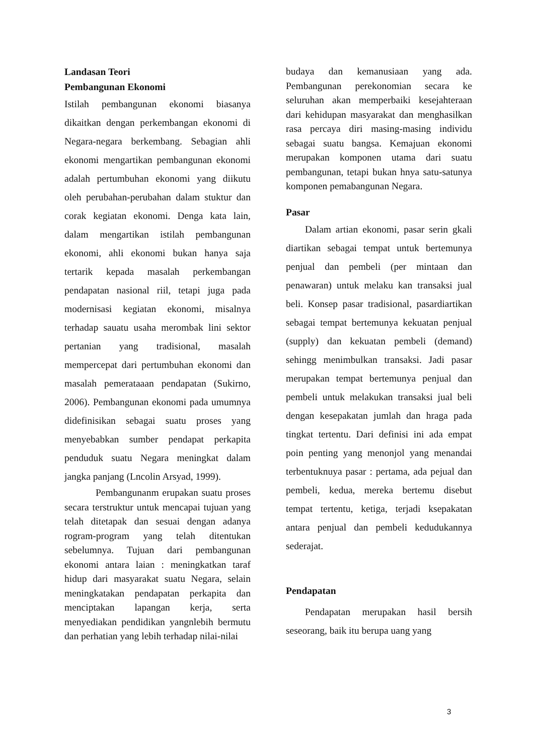Landasan Teori
Pembangunan Ekonomi
Istilah pembangunan ekonomi biasanya dikaitkan dengan perkembangan ekonomi di Negara-negara berkembang. Sebagian ahli ekonomi mengartikan pembangunan ekonomi adalah pertumbuhan ekonomi yang diikutu oleh perubahan-perubahan dalam stuktur dan corak kegiatan ekonomi. Denga kata lain, dalam mengartikan istilah pembangunan ekonomi, ahli ekonomi bukan hanya saja tertarik kepada masalah perkembangan pendapatan nasional riil, tetapi juga pada modernisasi kegiatan ekonomi, misalnya terhadap sauatu usaha merombak lini sektor pertanian yang tradisional, masalah mempercepat dari pertumbuhan ekonomi dan masalah pemerataaan pendapatan (Sukirno, 2006). Pembangunan ekonomi pada umumnya didefinisikan sebagai suatu proses yang menyebabkan sumber pendapat perkapita penduduk suatu Negara meningkat dalam jangka panjang (Lncolin Arsyad, 1999).
Pembangunanm erupakan suatu proses secara terstruktur untuk mencapai tujuan yang telah ditetapak dan sesuai dengan adanya rogram-program yang telah ditentukan sebelumnya. Tujuan dari pembangunan ekonomi antara laian : meningkatkan taraf hidup dari masyarakat suatu Negara, selain meningkatakan pendapatan perkapita dan menciptakan lapangan kerja, serta menyediakan pendidikan yangnlebih bermutu dan perhatian yang lebih terhadap nilai-nilai
budaya dan kemanusiaan yang ada. Pembangunan perekonomian secara ke seluruhan akan memperbaiki kesejahteraan dari kehidupan masyarakat dan menghasilkan rasa percaya diri masing-masing individu sebagai suatu bangsa. Kemajuan ekonomi merupakan komponen utama dari suatu pembangunan, tetapi bukan hnya satu-satunya komponen pemabangunan Negara.
Pasar
Dalam artian ekonomi, pasar serin gkali diartikan sebagai tempat untuk bertemunya penjual dan pembeli (per mintaan dan penawaran) untuk melaku kan transaksi jual beli. Konsep pasar tradisional, pasardiartikan sebagai tempat bertemunya kekuatan penjual (supply) dan kekuatan pembeli (demand) sehingg menimbulkan transaksi. Jadi pasar merupakan tempat bertemunya penjual dan pembeli untuk melakukan transaksi jual beli dengan kesepakatan jumlah dan hraga pada tingkat tertentu. Dari definisi ini ada empat poin penting yang menonjol yang menandai terbentuknuya pasar : pertama, ada pejual dan pembeli, kedua, mereka bertemu disebut tempat tertentu, ketiga, terjadi ksepakatan antara penjual dan pembeli kedudukannya sederajat.
Pendapatan
Pendapatan merupakan hasil bersih seseorang, baik itu berupa uang yang
3